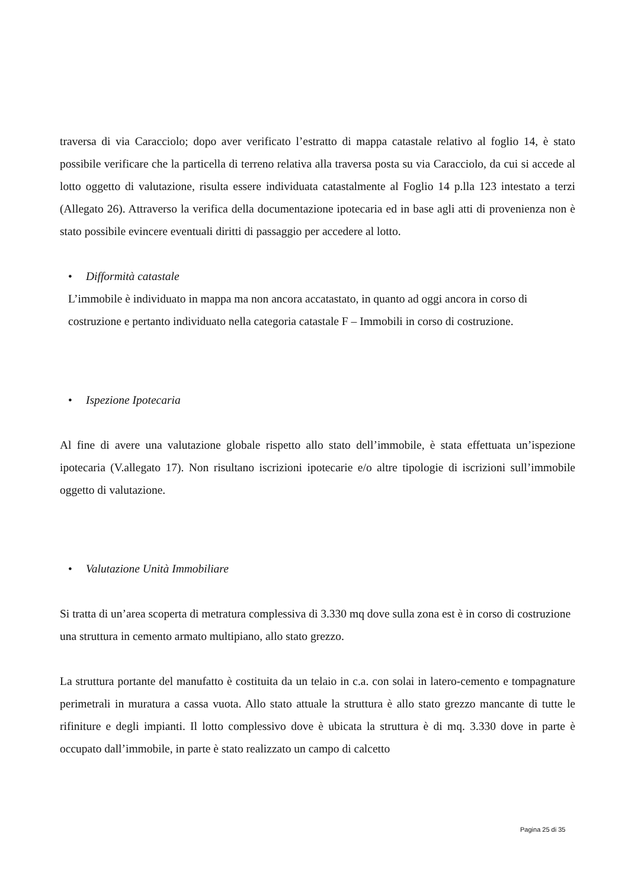traversa di via Caracciolo; dopo aver verificato l’estratto di mappa catastale relativo al foglio 14, è stato possibile verificare che la particella di terreno relativa alla traversa posta su via Caracciolo, da cui si accede al lotto oggetto di valutazione, risulta essere individuata catastalmente al Foglio 14 p.lla 123 intestato a terzi (Allegato 26). Attraverso la verifica della documentazione ipotecaria ed in base agli atti di provenienza non è stato possibile evincere eventuali diritti di passaggio per accedere al lotto.
• Difformità catastale
L’immobile è individuato in mappa ma non ancora accatastato, in quanto ad oggi ancora in corso di costruzione e pertanto individuato nella categoria catastale F – Immobili in corso di costruzione.
• Ispezione Ipotecaria
Al fine di avere una valutazione globale rispetto allo stato dell’immobile, è stata effettuata un’ispezione ipotecaria (V.allegato 17). Non risultano iscrizioni ipotecarie e/o altre tipologie di iscrizioni sull’immobile oggetto di valutazione.
• Valutazione Unità Immobiliare
Si tratta di un’area scoperta di metratura complessiva di 3.330 mq dove sulla zona est è in corso di costruzione una struttura in cemento armato multipiano, allo stato grezzo.
La struttura portante del manufatto è costituita da un telaio in c.a. con solai in latero-cemento e tompagnature perimetrali in muratura a cassa vuota. Allo stato attuale la struttura è allo stato grezzo mancante di tutte le rifiniture e degli impianti. Il lotto complessivo dove è ubicata la struttura è di mq. 3.330 dove in parte è occupato dall’immobile, in parte è stato realizzato un campo di calcetto
Pagina 25 di 35